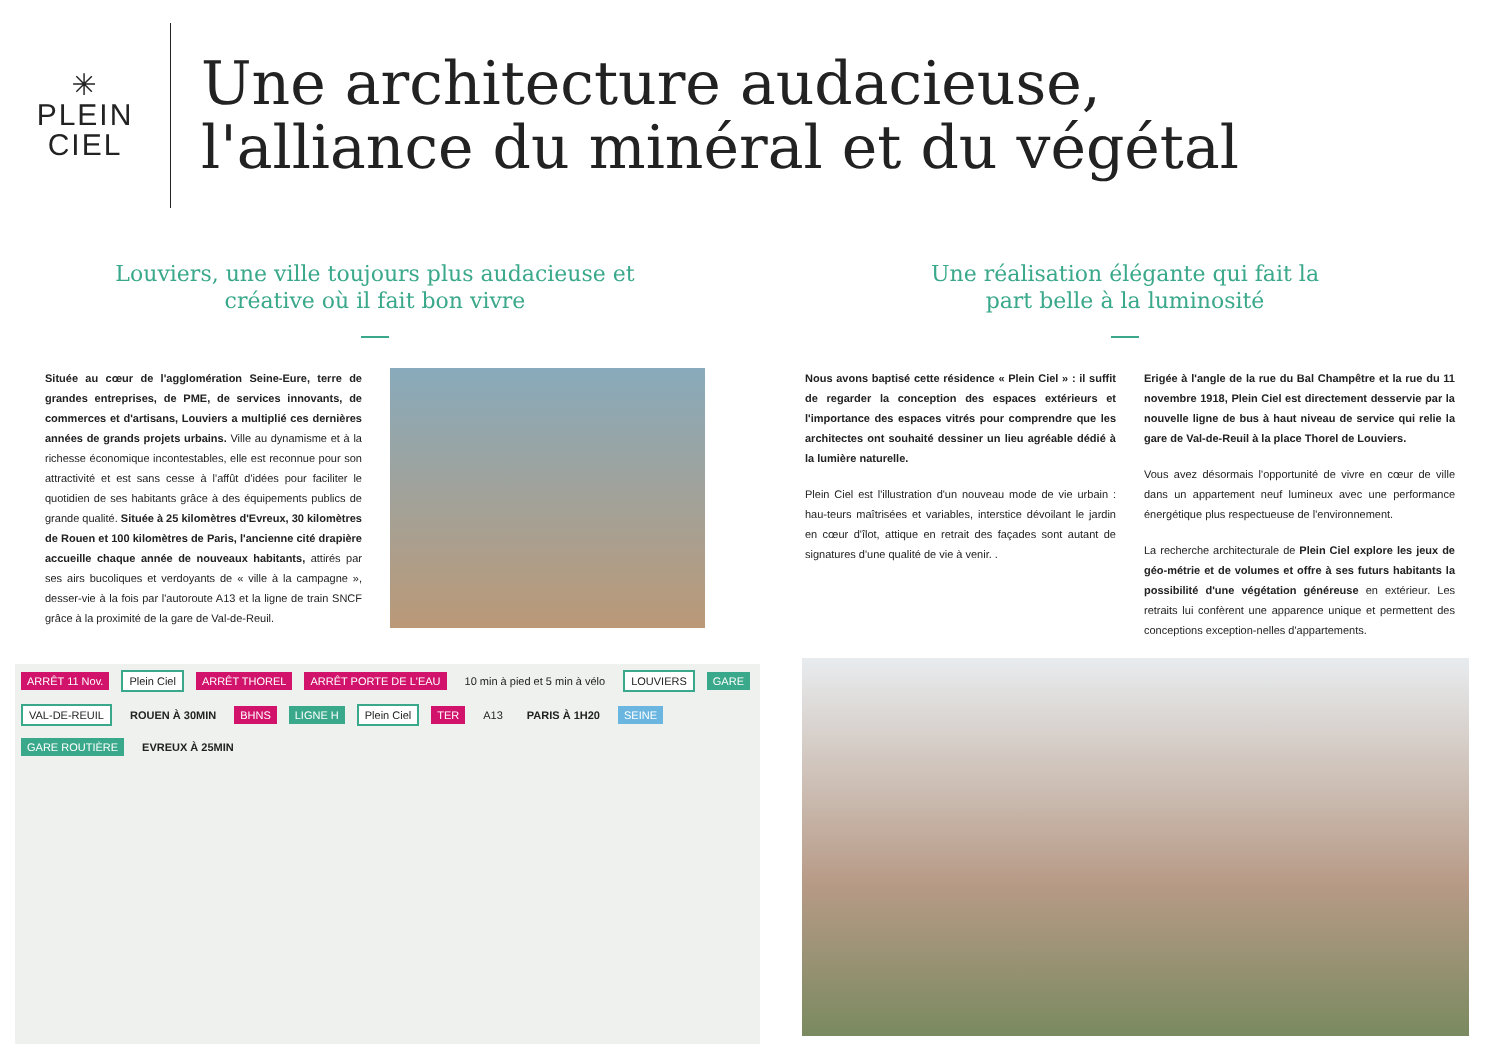✳
PLEIN
CIEL
Une architecture audacieuse,
l'alliance du minéral et du végétal
Louviers, une ville toujours plus audacieuse et
créative où il fait bon vivre
Située au cœur de l'agglomération Seine-Eure, terre de grandes entreprises, de PME, de services innovants, de commerces et d'artisans, Louviers a multiplié ces dernières années de grands projets urbains. Ville au dynamisme et à la richesse économique incontestables, elle est reconnue pour son attractivité et est sans cesse à l'affût d'idées pour faciliter le quotidien de ses habitants grâce à des équipements publics de grande qualité. Située à 25 kilomètres d'Evreux, 30 kilomètres de Rouen et 100 kilomètres de Paris, l'ancienne cité drapière accueille chaque année de nouveaux habitants, attirés par ses airs bucoliques et verdoyants de « ville à la campagne », desser-vie à la fois par l'autoroute A13 et la ligne de train SNCF grâce à la proximité de la gare de Val-de-Reuil.
ARRÊT 11 Nov. Plein Ciel ARRÊT THOREL ARRÊT PORTE DE L'EAU 10 min à pied et 5 min à vélo LOUVIERS GARE VAL-DE-REUIL ROUEN À 30MIN BHNS LIGNE H Plein Ciel TER A13 PARIS À 1H20 SEINE GARE ROUTIÈRE EVREUX À 25MIN
Une réalisation élégante qui fait la
part belle à la luminosité
Nous avons baptisé cette résidence « Plein Ciel » : il suffit de regarder la conception des espaces extérieurs et l'importance des espaces vitrés pour comprendre que les architectes ont souhaité dessiner un lieu agréable dédié à la lumière naturelle.
Plein Ciel est l'illustration d'un nouveau mode de vie urbain : hau-teurs maîtrisées et variables, interstice dévoilant le jardin en cœur d'îlot, attique en retrait des façades sont autant de signatures d'une qualité de vie à venir. .
Erigée à l'angle de la rue du Bal Champêtre et la rue du 11 novembre 1918, Plein Ciel est directement desservie par la nouvelle ligne de bus à haut niveau de service qui relie la gare de Val-de-Reuil à la place Thorel de Louviers.
Vous avez désormais l'opportunité de vivre en cœur de ville dans un appartement neuf lumineux avec une performance énergétique plus respectueuse de l'environnement.
La recherche architecturale de Plein Ciel explore les jeux de géo-métrie et de volumes et offre à ses futurs habitants la possibilité d'une végétation généreuse en extérieur. Les retraits lui confèrent une apparence unique et permettent des conceptions exception-nelles d'appartements.